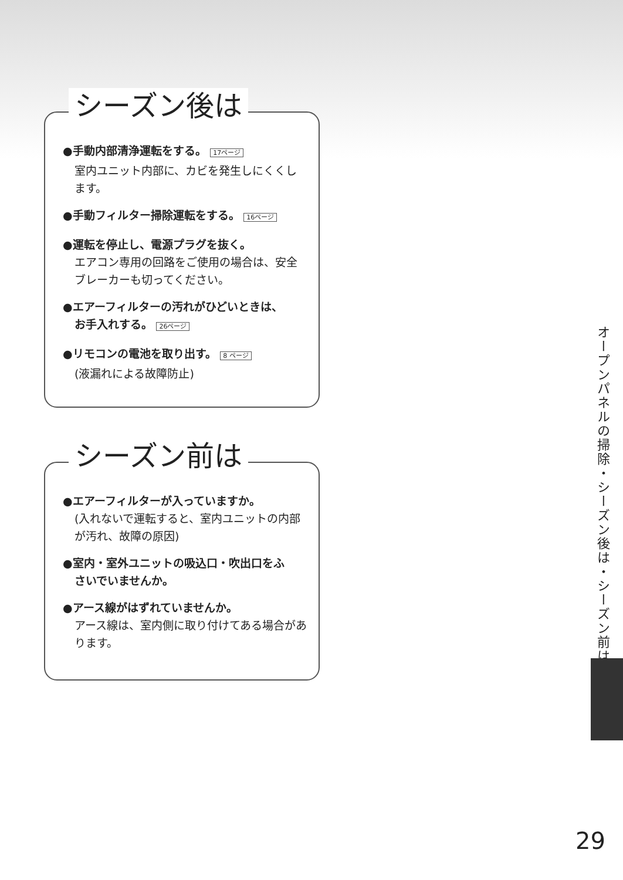シーズン後は
●手動内部清浄運転をする。 17ページ
室内ユニット内部に、カビを発生しにくくします。
●手動フィルター掃除運転をする。 16ページ
●運転を停止し、電源プラグを抜く。
エアコン専用の回路をご使用の場合は、安全ブレーカーも切ってください。
●エアーフィルターの汚れがひどいときは、
お手入れする。 26ページ
●リモコンの電池を取り出す。 8 ページ
(液漏れによる故障防止)
シーズン前は
●エアーフィルターが入っていますか。
(入れないで運転すると、室内ユニットの内部が汚れ、故障の原因)
●室内・室外ユニットの吸込口・吹出口をふ
さいでいませんか。
●アース線がはずれていませんか。
アース線は、室内側に取り付けてある場合があります。
オープンパネルの掃除・シーズン後は・シーズン前は
29